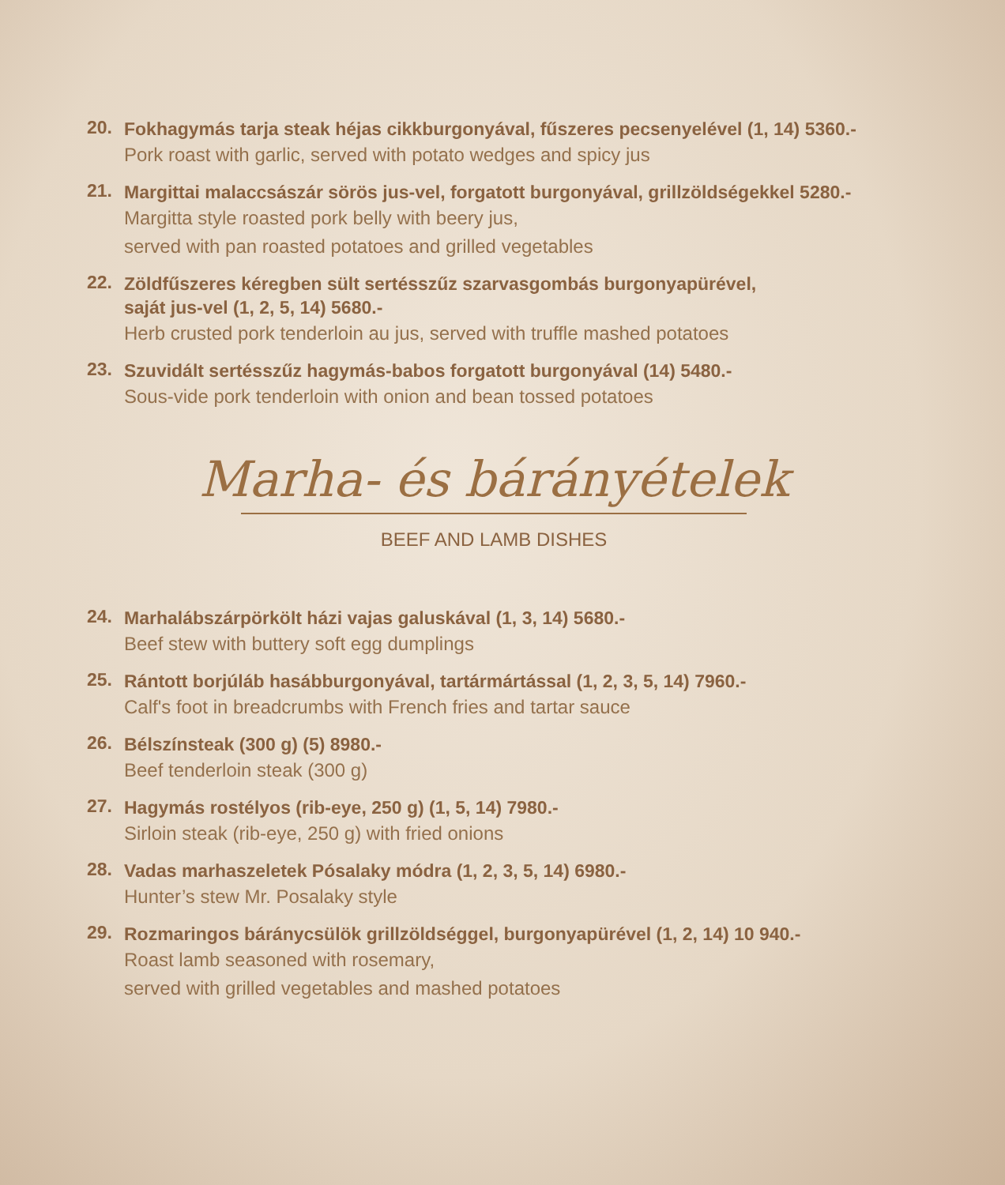20.
Fokhagymás tarja steak héjas cikkburgonyával, fűszeres pecsenyelével (1, 14) 5360.-
Pork roast with garlic, served with potato wedges and spicy jus
21.
Margittai malaccsászár sörös jus-vel, forgatott burgonyával, grillzöldségekkel 5280.-
Margitta style roasted pork belly with beery jus,
served with pan roasted potatoes and grilled vegetables
22.
Zöldfűszeres kéregben sült sertésszűz szarvasgombás burgonyapürével,
saját jus-vel (1, 2, 5, 14) 5680.-
Herb crusted pork tenderloin au jus, served with truffle mashed potatoes
23.
Szuvidált sertésszűz hagymás-babos forgatott burgonyával (14) 5480.-
Sous-vide pork tenderloin with onion and bean tossed potatoes
Marha- és bárányételek
BEEF AND LAMB DISHES
24.
Marhalábszárpörkölt házi vajas galuskával (1, 3, 14) 5680.-
Beef stew with buttery soft egg dumplings
25.
Rántott borjúláb hasábburgonyával, tartármártással (1, 2, 3, 5, 14) 7960.-
Calf's foot in breadcrumbs with French fries and tartar sauce
26.
Bélszínsteak (300 g) (5) 8980.-
Beef tenderloin steak (300 g)
27.
Hagymás rostélyos (rib-eye, 250 g) (1, 5, 14) 7980.-
Sirloin steak (rib-eye, 250 g) with fried onions
28.
Vadas marhaszeletek Pósalaky módra (1, 2, 3, 5, 14) 6980.-
Hunter’s stew Mr. Posalaky style
29.
Rozmaringos báránycsülök grillzöldséggel, burgonyapürével (1, 2, 14) 10 940.-
Roast lamb seasoned with rosemary,
served with grilled vegetables and mashed potatoes